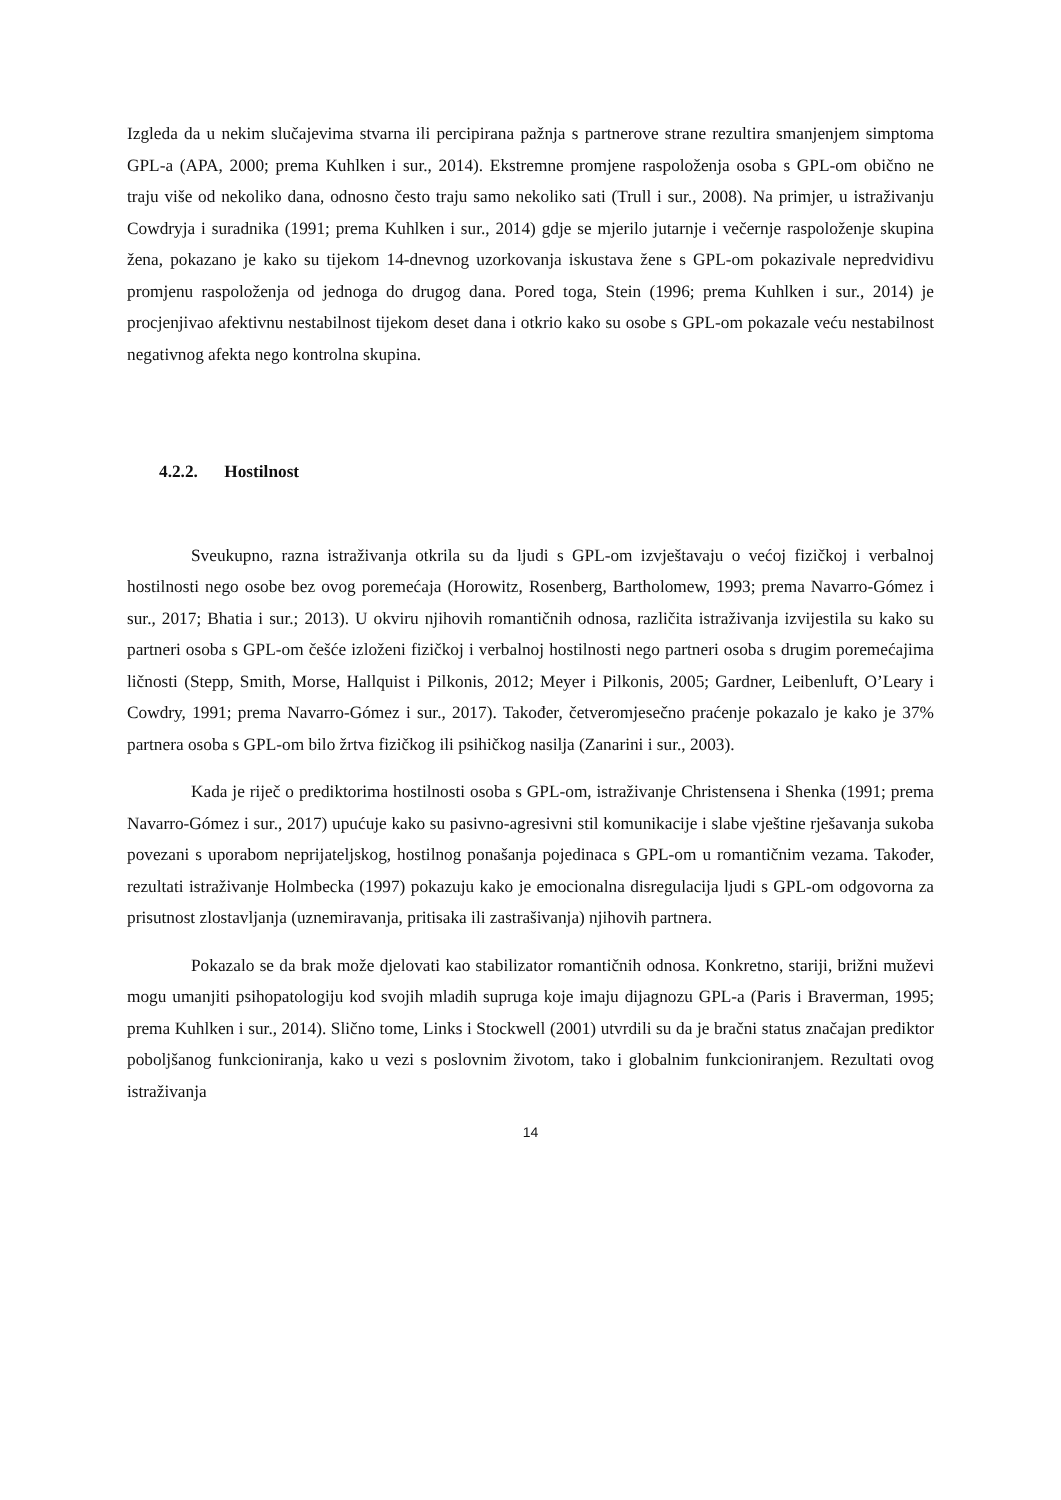Izgleda da u nekim slučajevima stvarna ili percipirana pažnja s partnerove strane rezultira smanjenjem simptoma GPL-a (APA, 2000; prema Kuhlken i sur., 2014). Ekstremne promjene raspoloženja osoba s GPL-om obično ne traju više od nekoliko dana, odnosno često traju samo nekoliko sati (Trull i sur., 2008). Na primjer, u istraživanju Cowdryja i suradnika (1991; prema Kuhlken i sur., 2014) gdje se mjerilo jutarnje i večernje raspoloženje skupina žena, pokazano je kako su tijekom 14-dnevnog uzorkovanja iskustava žene s GPL-om pokazivale nepredvidivu promjenu raspoloženja od jednoga do drugog dana. Pored toga, Stein (1996; prema Kuhlken i sur., 2014) je procjenjivao afektivnu nestabilnost tijekom deset dana i otkrio kako su osobe s GPL-om pokazale veću nestabilnost negativnog afekta nego kontrolna skupina.
4.2.2. Hostilnost
Sveukupno, razna istraživanja otkrila su da ljudi s GPL-om izvještavaju o većoj fizičkoj i verbalnoj hostilnosti nego osobe bez ovog poremećaja (Horowitz, Rosenberg, Bartholomew, 1993; prema Navarro-Gómez i sur., 2017; Bhatia i sur.; 2013). U okviru njihovih romantičnih odnosa, različita istraživanja izvijestila su kako su partneri osoba s GPL-om češće izloženi fizičkoj i verbalnoj hostilnosti nego partneri osoba s drugim poremećajima ličnosti (Stepp, Smith, Morse, Hallquist i Pilkonis, 2012; Meyer i Pilkonis, 2005; Gardner, Leibenluft, O’Leary i Cowdry, 1991; prema Navarro-Gómez i sur., 2017). Također, četveromjesečno praćenje pokazalo je kako je 37% partnera osoba s GPL-om bilo žrtva fizičkog ili psihičkog nasilja (Zanarini i sur., 2003).
Kada je riječ o prediktorima hostilnosti osoba s GPL-om, istraživanje Christensena i Shenka (1991; prema Navarro-Gómez i sur., 2017) upućuje kako su pasivno-agresivni stil komunikacije i slabe vještine rješavanja sukoba povezani s uporabom neprijateljskog, hostilnog ponašanja pojedinaca s GPL-om u romantičnim vezama. Također, rezultati istraživanje Holmbecka (1997) pokazuju kako je emocionalna disregulacija ljudi s GPL-om odgovorna za prisutnost zlostavljanja (uznemiravanja, pritisaka ili zastrašivanja) njihovih partnera.
Pokazalo se da brak može djelovati kao stabilizator romantičnih odnosa. Konkretno, stariji, brižni muževi mogu umanjiti psihopatologiju kod svojih mladih supruga koje imaju dijagnozu GPL-a (Paris i Braverman, 1995; prema Kuhlken i sur., 2014). Slično tome, Links i Stockwell (2001) utvrdili su da je bračni status značajan prediktor poboljšanog funkcioniranja, kako u vezi s poslovnim životom, tako i globalnim funkcioniranjem. Rezultati ovog istraživanja
14